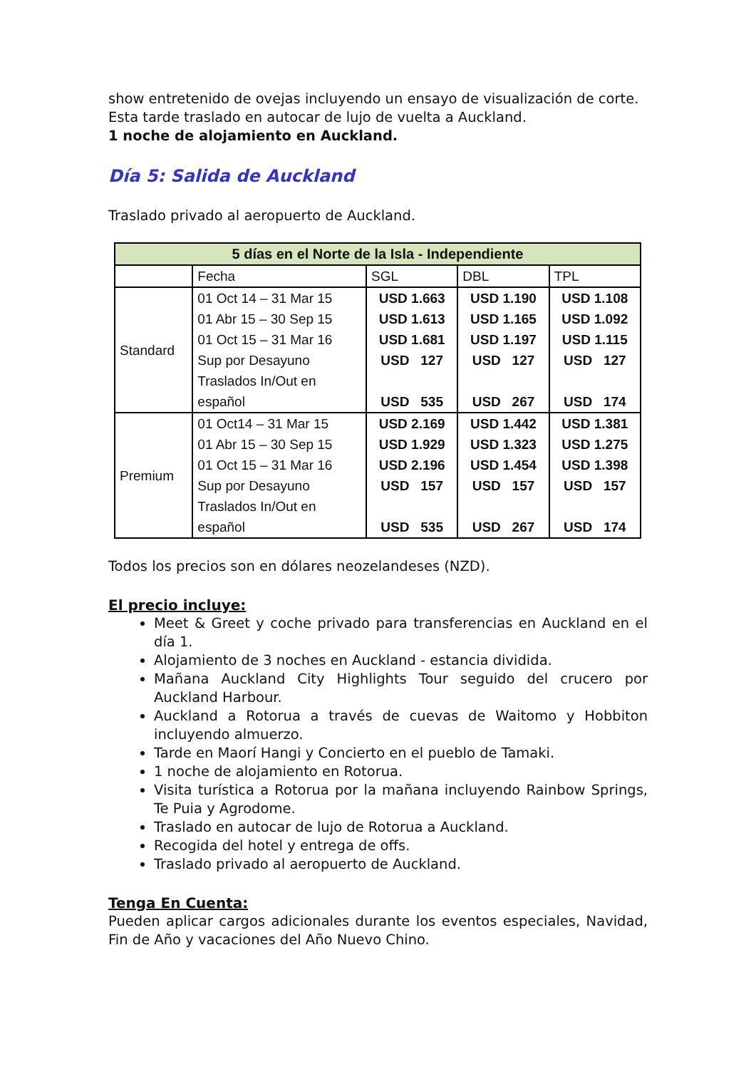show entretenido de ovejas incluyendo un ensayo de visualización de corte.
Esta tarde traslado en autocar de lujo de vuelta a Auckland.
1 noche de alojamiento en Auckland.
Día 5: Salida de Auckland
Traslado privado al aeropuerto de Auckland.
| 5 días en el Norte de la Isla - Independiente | | | | |
| --- | --- | --- | --- | --- |
| | Fecha | SGL | DBL | TPL |
| Standard | 01 Oct 14 – 31 Mar 15 | USD 1.663 | USD 1.190 | USD 1.108 |
| | 01 Abr 15 – 30 Sep 15 | USD 1.613 | USD 1.165 | USD 1.092 |
| | 01 Oct 15 – 31 Mar 16 | USD 1.681 | USD 1.197 | USD 1.115 |
| | Sup por Desayuno | USD 127 | USD 127 | USD 127 |
| | Traslados In/Out en | | | |
| | español | USD 535 | USD 267 | USD 174 |
| Premium | 01 Oct14 – 31 Mar 15 | USD 2.169 | USD 1.442 | USD 1.381 |
| | 01 Abr 15 – 30 Sep 15 | USD 1.929 | USD 1.323 | USD 1.275 |
| | 01 Oct 15 – 31 Mar 16 | USD 2.196 | USD 1.454 | USD 1.398 |
| | Sup por Desayuno | USD 157 | USD 157 | USD 157 |
| | Traslados In/Out en | | | |
| | español | USD 535 | USD 267 | USD 174 |
Todos los precios son en dólares neozelandeses (NZD).
El precio incluye:
Meet & Greet y coche privado para transferencias en Auckland en el día 1.
Alojamiento de 3 noches en Auckland - estancia dividida.
Mañana Auckland City Highlights Tour seguido del crucero por Auckland Harbour.
Auckland a Rotorua a través de cuevas de Waitomo y Hobbiton incluyendo almuerzo.
Tarde en Maorí Hangi y Concierto en el pueblo de Tamaki.
1 noche de alojamiento en Rotorua.
Visita turística a Rotorua por la mañana incluyendo Rainbow Springs, Te Puia y Agrodome.
Traslado en autocar de lujo de Rotorua a Auckland.
Recogida del hotel y entrega de offs.
Traslado privado al aeropuerto de Auckland.
Tenga En Cuenta:
Pueden aplicar cargos adicionales durante los eventos especiales, Navidad, Fin de Año y vacaciones del Año Nuevo Chino.